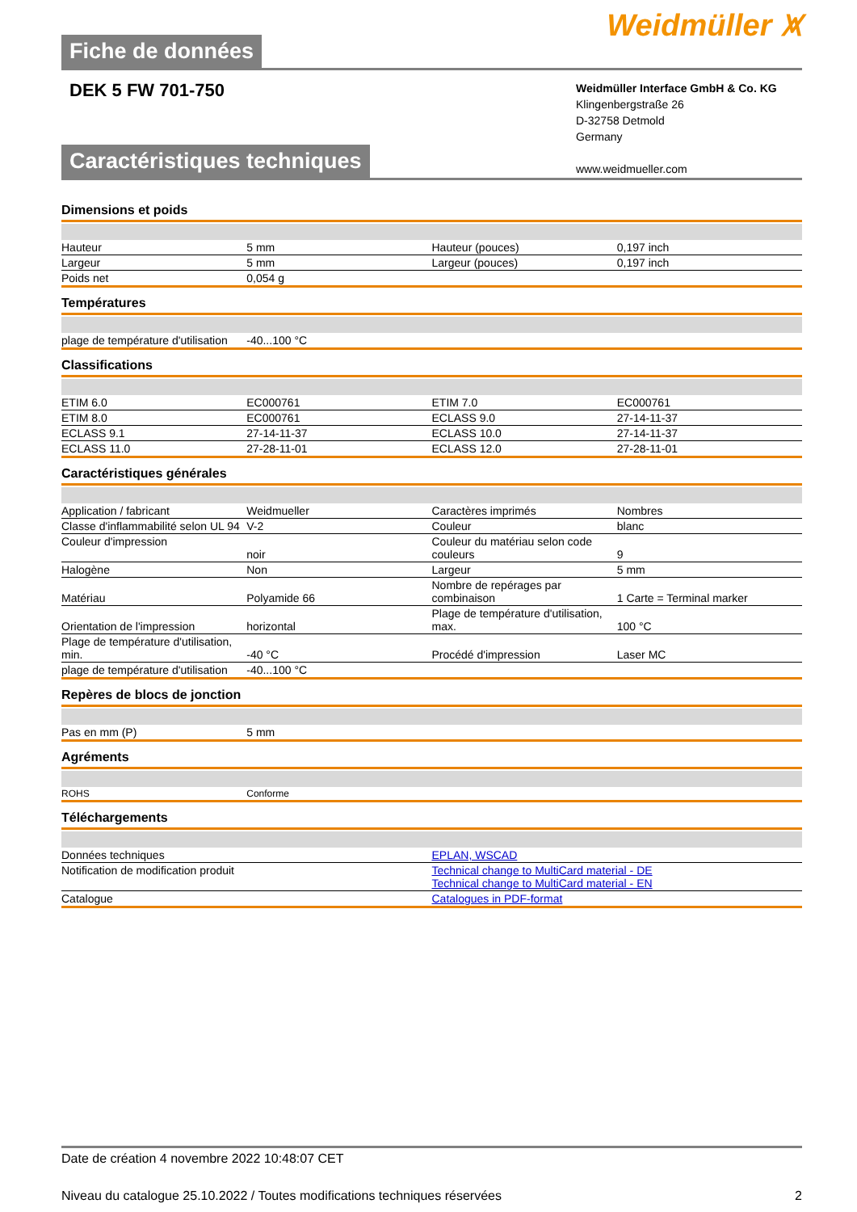Fiche de données
Weidmüller ⩙
DEK 5 FW 701-750
Weidmüller Interface GmbH & Co. KG
Klingenbergstraße 26
D-32758 Detmold
Germany
www.weidmueller.com
Caractéristiques techniques
Dimensions et poids
| Hauteur | 5 mm | | Hauteur (pouces) | 0,197 inch |
| Largeur | 5 mm | | Largeur (pouces) | 0,197 inch |
| Poids net | 0,054 g | | | |
Températures
| plage de température d'utilisation | -40...100 °C | | | |
Classifications
| ETIM 6.0 | EC000761 | | ETIM 7.0 | EC000761 |
| ETIM 8.0 | EC000761 | | ECLASS 9.0 | 27-14-11-37 |
| ECLASS 9.1 | 27-14-11-37 | | ECLASS 10.0 | 27-14-11-37 |
| ECLASS 11.0 | 27-28-11-01 | | ECLASS 12.0 | 27-28-11-01 |
Caractéristiques générales
| Application / fabricant | Weidmueller | | Caractères imprimés | Nombres |
| Classe d'inflammabilité selon UL 94 | V-2 | | Couleur | blanc |
| Couleur d'impression | noir | | Couleur du matériau selon code couleurs | 9 |
| Halogène | Non | | Largeur | 5 mm |
| Matériau | Polyamide 66 | | Nombre de repérages par combinaison | 1 Carte = Terminal marker |
| Orientation de l'impression | horizontal | | Plage de température d'utilisation, max. | 100 °C |
| Plage de température d'utilisation, min. | -40 °C | | Procédé d'impression | Laser MC |
| plage de température d'utilisation | -40...100 °C | | | |
Repères de blocs de jonction
| Pas en mm (P) | 5 mm | | | |
Agréments
| ROHS | Conforme | | | |
Téléchargements
| Données techniques | EPLAN, WSCAD |
| Notification de modification produit | Technical change to MultiCard material - DE Technical change to MultiCard material - EN |
| Catalogue | Catalogues in PDF-format |
Date de création 4 novembre 2022 10:48:07 CET
Niveau du catalogue 25.10.2022 / Toutes modifications techniques réservées 2